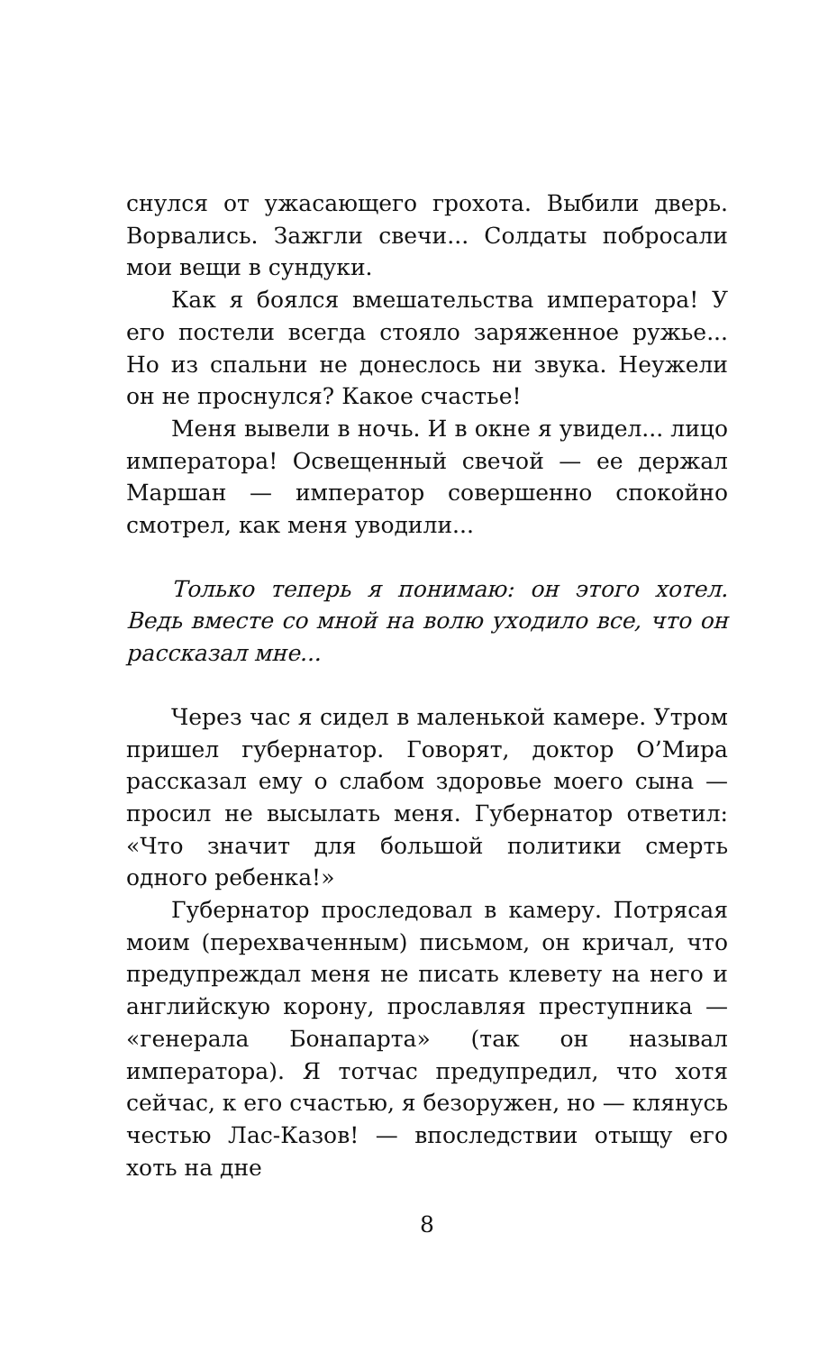снулся от ужасающего грохота. Выбили дверь. Ворвались. Зажгли свечи... Солдаты побросали мои вещи в сундуки.
Как я боялся вмешательства императора! У его постели всегда стояло заряженное ружье... Но из спальни не донеслось ни звука. Неужели он не проснулся? Какое счастье!
Меня вывели в ночь. И в окне я увидел... лицо императора! Освещенный свечой — ее держал Маршан — император совершенно спокойно смотрел, как меня уводили...
Только теперь я понимаю: он этого хотел. Ведь вместе со мной на волю уходило все, что он рассказал мне...
Через час я сидел в маленькой камере. Утром пришел губернатор. Говорят, доктор О’Мира рассказал ему о слабом здоровье моего сына — просил не высылать меня. Губернатор ответил: «Что значит для большой политики смерть одного ребенка!»
Губернатор проследовал в камеру. Потрясая моим (перехваченным) письмом, он кричал, что предупреждал меня не писать клевету на него и английскую корону, прославляя преступника — «генерала Бонапарта» (так он называл императора). Я тотчас предупредил, что хотя сейчас, к его счастью, я безоружен, но — клянусь честью Лас-Казов! — впоследствии отыщу его хоть на дне
8